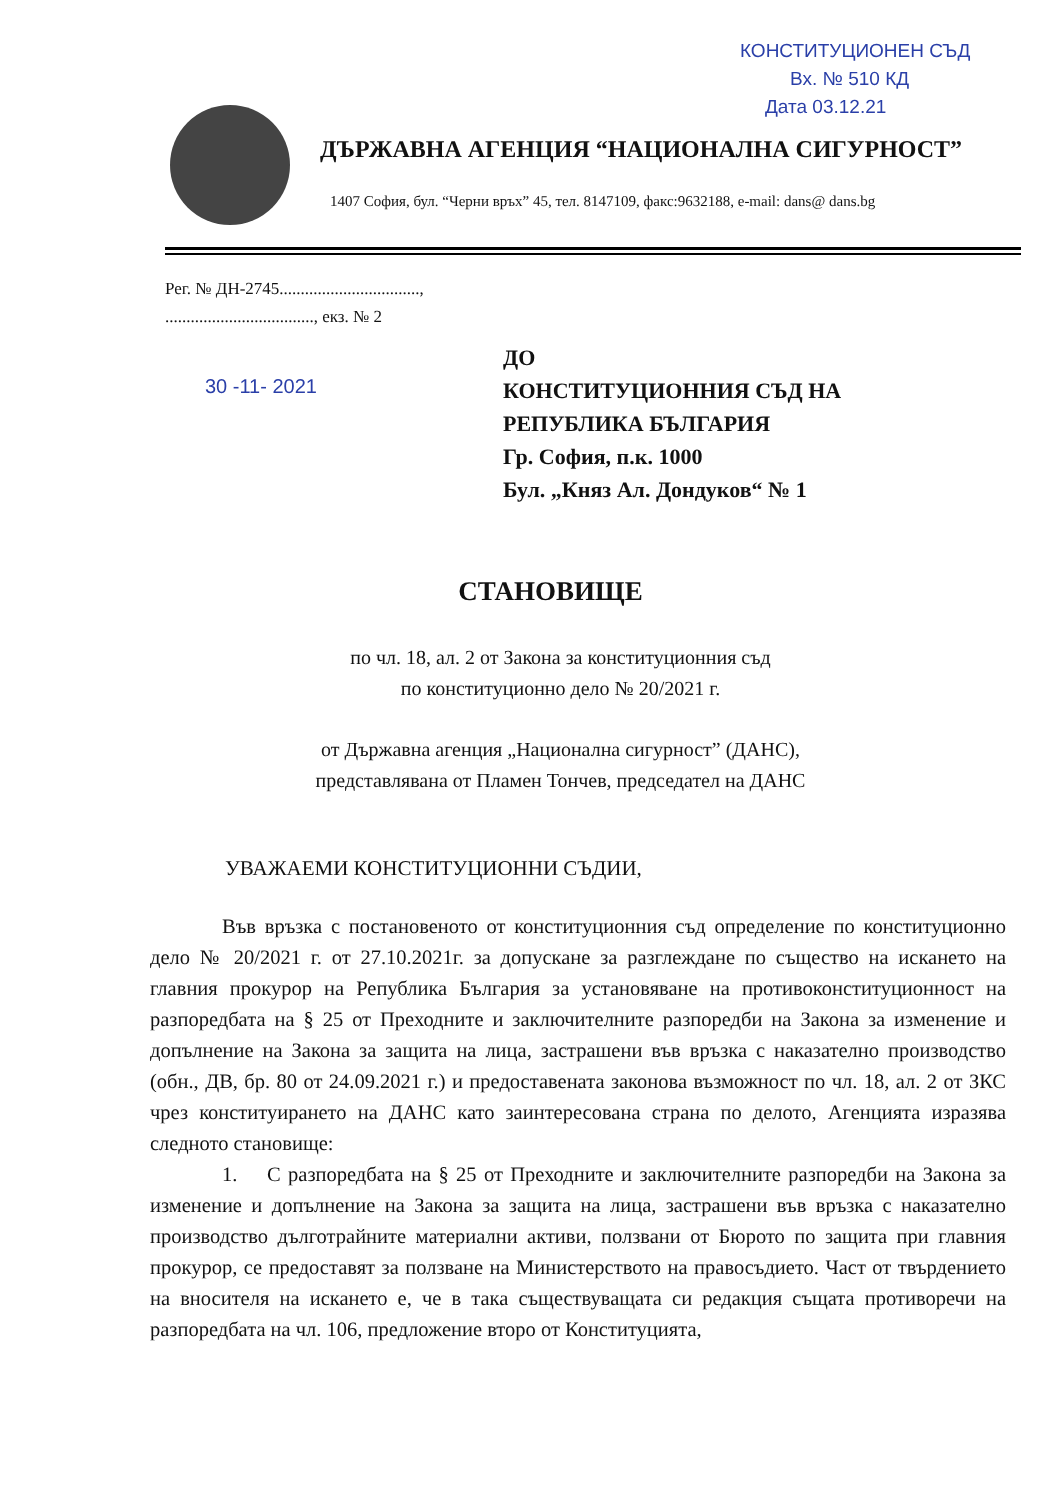КОНСТИТУЦИОНЕН СЪД
Вх. № 510 КД
Дата 03.12.21
ДЪРЖАВНА АГЕНЦИЯ “НАЦИОНАЛНА СИГУРНОСТ”
1407 София, бул. “Черни връх” 45, тел. 8147109, факс:9632188, e-mail: dans@ dans.bg
Рег. № ДН-2745.................................,
..................................., екз. № 2
30 -11- 2021
ДО
КОНСТИТУЦИОННИЯ СЪД НА
РЕПУБЛИКА БЪЛГАРИЯ
Гр. София, п.к. 1000
Бул. „Княз Ал. Дондуков“ № 1
СТАНОВИЩЕ
по чл. 18, ал. 2 от Закона за конституционния съд
по конституционно дело № 20/2021 г.
от Държавна агенция „Национална сигурност” (ДАНС),
представлявана от Пламен Тончев, председател на ДАНС
УВАЖАЕМИ КОНСТИТУЦИОННИ СЪДИИ,
Във връзка с постановеното от конституционния съд определение по конституционно дело № 20/2021 г. от 27.10.2021г. за допускане за разглеждане по същество на искането на главния прокурор на Република България за установяване на противоконституционност на разпоредбата на § 25 от Преходните и заключителните разпоредби на Закона за изменение и допълнение на Закона за защита на лица, застрашени във връзка с наказателно производство (обн., ДВ, бр. 80 от 24.09.2021 г.) и предоставената законова възможност по чл. 18, ал. 2 от ЗКС чрез конституирането на ДАНС като заинтересована страна по делото, Агенцията изразява следното становище:
1. С разпоредбата на § 25 от Преходните и заключителните разпоредби на Закона за изменение и допълнение на Закона за защита на лица, застрашени във връзка с наказателно производство дълготрайните материални активи, ползвани от Бюрото по защита при главния прокурор, се предоставят за ползване на Министерството на правосъдието. Част от твърдението на вносителя на искането е, че в така съществуващата си редакция същата противоречи на разпоредбата на чл. 106, предложение второ от Конституцията,